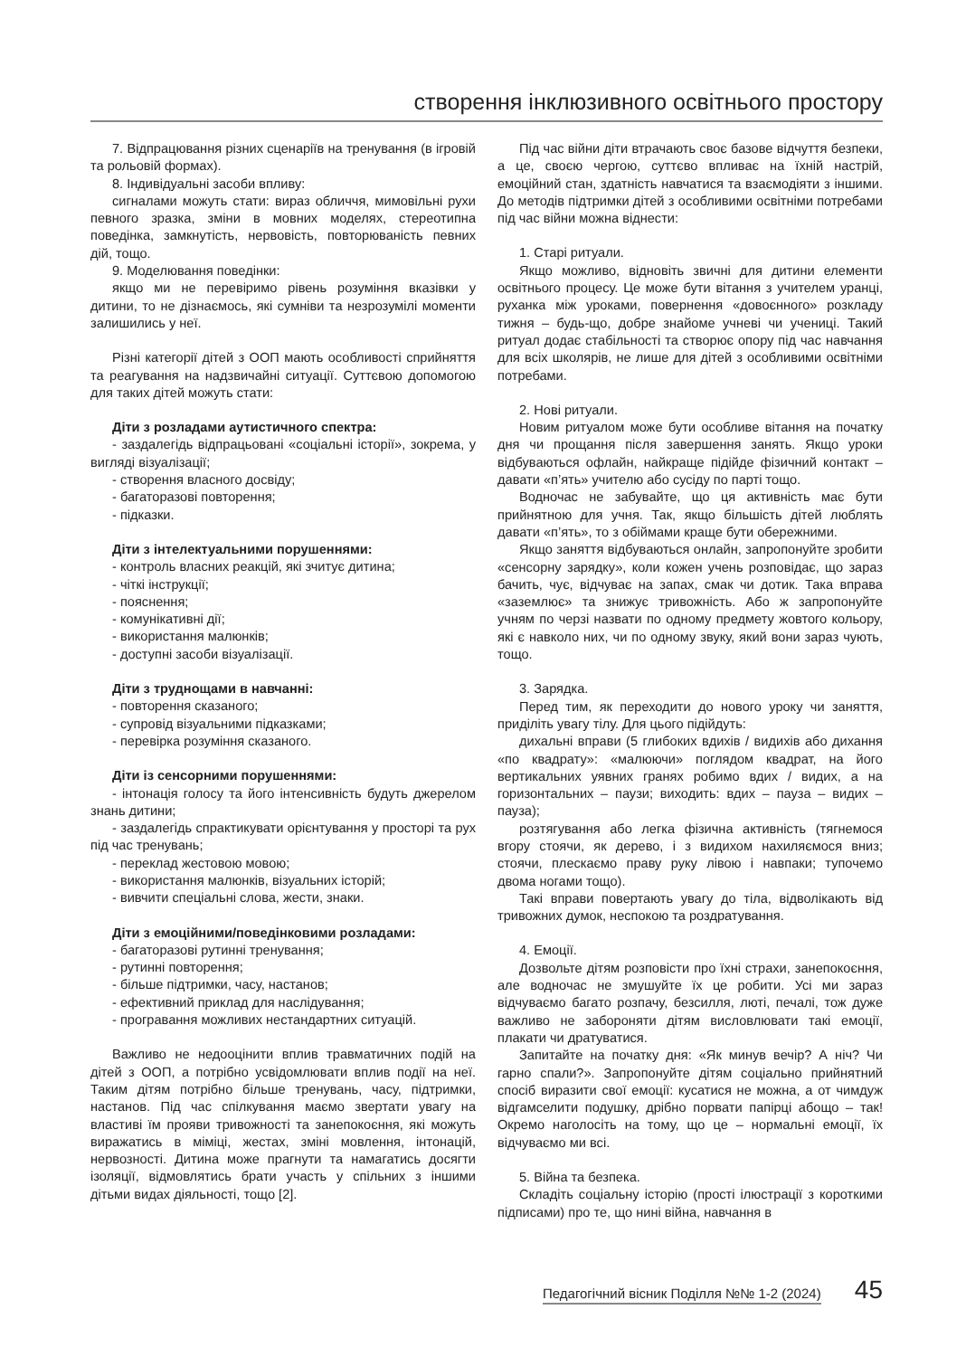створення інклюзивного освітнього простору
7. Відпрацювання різних сценаріїв на тренування (в ігровій та рольовій формах).
8. Індивідуальні засоби впливу:
сигналами можуть стати: вираз обличчя, мимовільні рухи певного зразка, зміни в мовних моделях, стереотипна поведінка, замкнутість, нервовість, повторюваність певних дій, тощо.
9. Моделювання поведінки:
якщо ми не перевіримо рівень розуміння вказівки у дитини, то не дізнаємось, які сумніви та незрозумілі моменти залишились у неї.
Різні категорії дітей з ООП мають особливості сприйняття та реагування на надзвичайні ситуації. Суттєвою допомогою для таких дітей можуть стати:
Діти з розладами аутистичного спектра:
- заздалегідь відпрацьовані «соціальні історії», зокрема, у вигляді візуалізації;
- створення власного досвіду;
- багаторазові повторення;
- підказки.
Діти з інтелектуальними порушеннями:
- контроль власних реакцій, які зчитує дитина;
- чіткі інструкції;
- пояснення;
- комунікативні дії;
- використання малюнків;
- доступні засоби візуалізації.
Діти з труднощами в навчанні:
- повторення сказаного;
- супровід візуальними підказками;
- перевірка розуміння сказаного.
Діти із сенсорними порушеннями:
- інтонація голосу та його інтенсивність будуть джерелом знань дитини;
- заздалегідь спрактикувати орієнтування у просторі та рух під час тренувань;
- переклад жестовою мовою;
- використання малюнків, візуальних історій;
- вивчити спеціальні слова, жести, знаки.
Діти з емоційними/поведінковими розладами:
- багаторазові рутинні тренування;
- рутинні повторення;
- більше підтримки, часу, настанов;
- ефективний приклад для наслідування;
- програвання можливих нестандартних ситуацій.
Важливо не недооцінити вплив травматичних подій на дітей з ООП, а потрібно усвідомлювати вплив події на неї. Таким дітям потрібно більше тренувань, часу, підтримки, настанов. Під час спілкування маємо звертати увагу на властиві їм прояви тривожності та занепокоєння, які можуть виражатись в міміці, жестах, зміні мовлення, інтонацій, нервозності. Дитина може прагнути та намагатись досягти ізоляції, відмовлятись брати участь у спільних з іншими дітьми видах діяльності, тощо [2].
Під час війни діти втрачають своє базове відчуття безпеки, а це, своєю чергою, суттєво впливає на їхній настрій, емоційний стан, здатність навчатися та взаємодіяти з іншими. До методів підтримки дітей з особливими освітніми потребами під час війни можна віднести:
1. Старі ритуали.
Якщо можливо, відновіть звичні для дитини елементи освітнього процесу. Це може бути вітання з учителем уранці, руханка між уроками, повернення «довоєнного» розкладу тижня – будь-що, добре знайоме учневі чи учениці. Такий ритуал додає стабільності та створює опору під час навчання для всіх школярів, не лише для дітей з особливими освітніми потребами.
2. Нові ритуали.
Новим ритуалом може бути особливе вітання на початку дня чи прощання після завершення занять. Якщо уроки відбуваються офлайн, найкраще підійде фізичний контакт – давати «п’ять» учителю або сусіду по парті тощо.
Водночас не забувайте, що ця активність має бути прийнятною для учня. Так, якщо більшість дітей люблять давати «п’ять», то з обіймами краще бути обережними.
Якщо заняття відбуваються онлайн, запропонуйте зробити «сенсорну зарядку», коли кожен учень розповідає, що зараз бачить, чує, відчуває на запах, смак чи дотик. Така вправа «заземлює» та знижує тривожність. Або ж запропонуйте учням по черзі назвати по одному предмету жовтого кольору, які є навколо них, чи по одному звуку, який вони зараз чують, тощо.
3. Зарядка.
Перед тим, як переходити до нового уроку чи заняття, приділіть увагу тілу. Для цього підійдуть:
дихальні вправи (5 глибоких вдихів / видихів або дихання «по квадрату»: «малюючи» поглядом квадрат, на його вертикальних уявних гранях робимо вдих / видих, а на горизонтальних – паузи; виходить: вдих – пауза – видих – пауза);
розтягування або легка фізична активність (тягнемося вгору стоячи, як дерево, і з видихом нахиляємося вниз; стоячи, плескаємо праву руку лівою і навпаки; тупочемо двома ногами тощо).
Такі вправи повертають увагу до тіла, відволікають від тривожних думок, неспокою та роздратування.
4. Емоції.
Дозвольте дітям розповісти про їхні страхи, занепокоєння, але водночас не змушуйте їх це робити. Усі ми зараз відчуваємо багато розпачу, безсилля, люті, печалі, тож дуже важливо не забороняти дітям висловлювати такі емоції, плакати чи дратуватися.
Запитайте на початку дня: «Як минув вечір? А ніч? Чи гарно спали?». Запропонуйте дітям соціально прийнятний спосіб виразити свої емоції: кусатися не можна, а от чимдуж відгамселити подушку, дрібно порвати папірці абощо – так! Окремо наголосіть на тому, що це – нормальні емоції, їх відчуваємо ми всі.
5. Війна та безпека.
Складіть соціальну історію (прості ілюстрації з короткими підписами) про те, що нині війна, навчання в
Педагогічний вісник Поділля №№ 1-2 (2024) 45